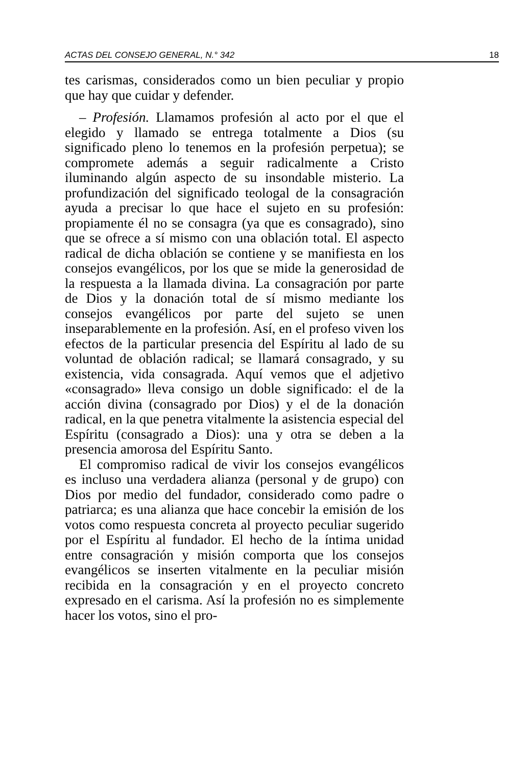ACTAS DEL CONSEJO GENERAL, N.° 342 18
tes carismas, considerados como un bien peculiar y propio que hay que cuidar y defender.
– Profesión. Llamamos profesión al acto por el que el elegido y llamado se entrega totalmente a Dios (su significado pleno lo tenemos en la profesión perpetua); se compromete además a seguir radicalmente a Cristo iluminando algún aspecto de su insondable misterio. La profundización del significado teologal de la consagración ayuda a precisar lo que hace el sujeto en su profesión: propiamente él no se consagra (ya que es consagrado), sino que se ofrece a sí mismo con una oblación total. El aspecto radical de dicha oblación se contiene y se manifiesta en los consejos evangélicos, por los que se mide la generosidad de la respuesta a la llamada divina. La consagración por parte de Dios y la donación total de sí mismo mediante los consejos evangélicos por parte del sujeto se unen inseparablemente en la profesión. Así, en el profeso viven los efectos de la particular presencia del Espíritu al lado de su voluntad de oblación radical; se llamará consagrado, y su existencia, vida consagrada. Aquí vemos que el adjetivo «consagrado» lleva consigo un doble significado: el de la acción divina (consagrado por Dios) y el de la donación radical, en la que penetra vitalmente la asistencia especial del Espíritu (consagrado a Dios): una y otra se deben a la presencia amorosa del Espíritu Santo.
El compromiso radical de vivir los consejos evangélicos es incluso una verdadera alianza (personal y de grupo) con Dios por medio del fundador, considerado como padre o patriarca; es una alianza que hace concebir la emisión de los votos como respuesta concreta al proyecto peculiar sugerido por el Espíritu al fundador. El hecho de la íntima unidad entre consagración y misión comporta que los consejos evangélicos se inserten vitalmente en la peculiar misión recibida en la consagración y en el proyecto concreto expresado en el carisma. Así la profesión no es simplemente hacer los votos, sino el pro-